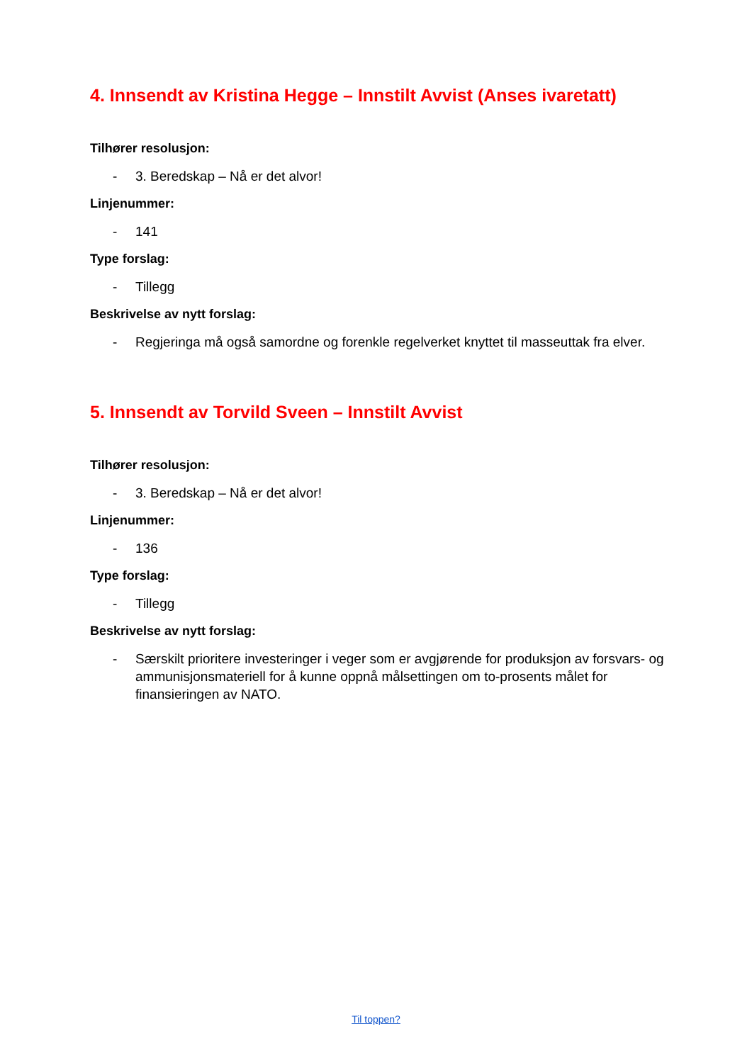4. Innsendt av Kristina Hegge – Innstilt Avvist (Anses ivaretatt)
Tilhører resolusjon:
- 3. Beredskap – Nå er det alvor!
Linjenummer:
- 141
Type forslag:
- Tillegg
Beskrivelse av nytt forslag:
- Regjeringa må også samordne og forenkle regelverket knyttet til masseuttak fra elver.
5. Innsendt av Torvild Sveen – Innstilt Avvist
Tilhører resolusjon:
- 3. Beredskap – Nå er det alvor!
Linjenummer:
- 136
Type forslag:
- Tillegg
Beskrivelse av nytt forslag:
- Særskilt prioritere investeringer i veger som er avgjørende for produksjon av forsvars- og ammunisjonsmateriell for å kunne oppnå målsettingen om to-prosents målet for finansieringen av NATO.
Til toppen?